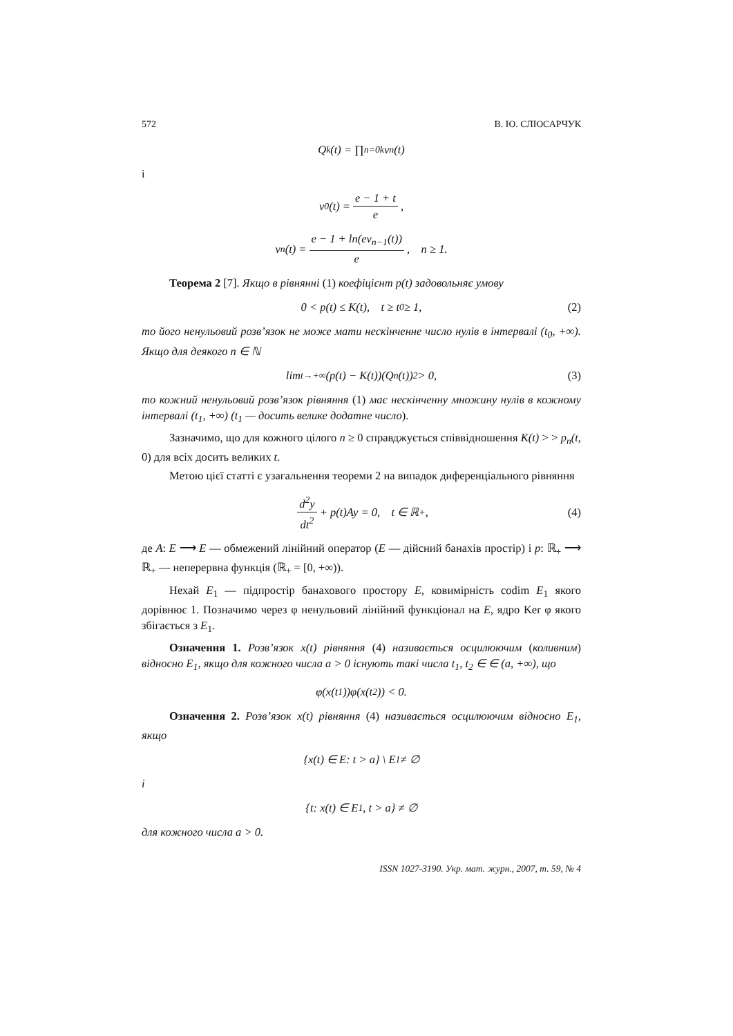572 В. Ю. СЛЮСАРЧУК
Q<sub>k</sub>(t) = ∏<sub>n=0</sub><sup>k</sup> v<sub>n</sub>(t)
і
v<sub>0</sub>(t) = e − 1 + t e,
v<sub>n</sub>(t) = e − 1 + ln(ev<sub>n−1</sub>(t)) e, n ≥ 1.
Теорема 2 [7]. Якщо в рівнянні (1) коефіцієнт p(t) задовольняє умову
0 < p(t) ≤ K(t), t ≥ t<sub>0</sub> ≥ 1, (2)
то його ненульовий розв’язок не може мати нескінченне число нулів в інтервалі (t<sub>0</sub>, +∞). Якщо для деякого n ∈ ℕ
lim<sub>t→+∞</sub> (p(t) − K(t))(Q<sub>n</sub>(t))<sup>2</sup> > 0, (3)
то кожний ненульовий розв’язок рівняння (1) має нескінченну множину нулів в кожному інтервалі (t<sub>1</sub>, +∞) (t<sub>1</sub> — досить велике додатне число).
Зазначимо, що для кожного цілого n ≥ 0 справджується співвідношення K(t) > > p<sub>n</sub>(t, 0) для всіх досить великих t.
Метою цієї статті є узагальнення теореми 2 на випадок диференціального рівняння
d<sup>2</sup>y dt<sup>2</sup> + p(t)Ay = 0, t ∈ ℝ<sub>+</sub>, (4)
де A: E ⟶ E — обмежений лінійний оператор (E — дійсний банахів простір) і p: ℝ<sub>+</sub> ⟶ ℝ<sub>+</sub> — неперервна функція (ℝ<sub>+</sub> = [0, +∞)).
Нехай E<sub>1</sub> — підпростір банахового простору E, ковимірність codim E<sub>1</sub> якого дорівнює 1. Позначимо через φ ненульовий лінійний функціонал на E, ядро Ker φ якого збігається з E<sub>1</sub>.
Означення 1. Розв’язок x(t) рівняння (4) називається осцилюючим (коливним) відносно E<sub>1</sub>, якщо для кожного числа a > 0 існують такі числа t<sub>1</sub>, t<sub>2</sub> ∈ ∈ (a, +∞), що
φ(x(t<sub>1</sub>))φ(x(t<sub>2</sub>)) < 0.
Означення 2. Розв’язок x(t) рівняння (4) називається осцилюючим відносно E<sub>1</sub>, якщо
{x(t) ∈ E: t > a} \ E<sub>1</sub> ≠ ∅
і
{t: x(t) ∈ E<sub>1</sub>, t > a} ≠ ∅
для кожного числа a > 0.
ISSN 1027-3190. Укр. мат. журн., 2007, т. 59, № 4